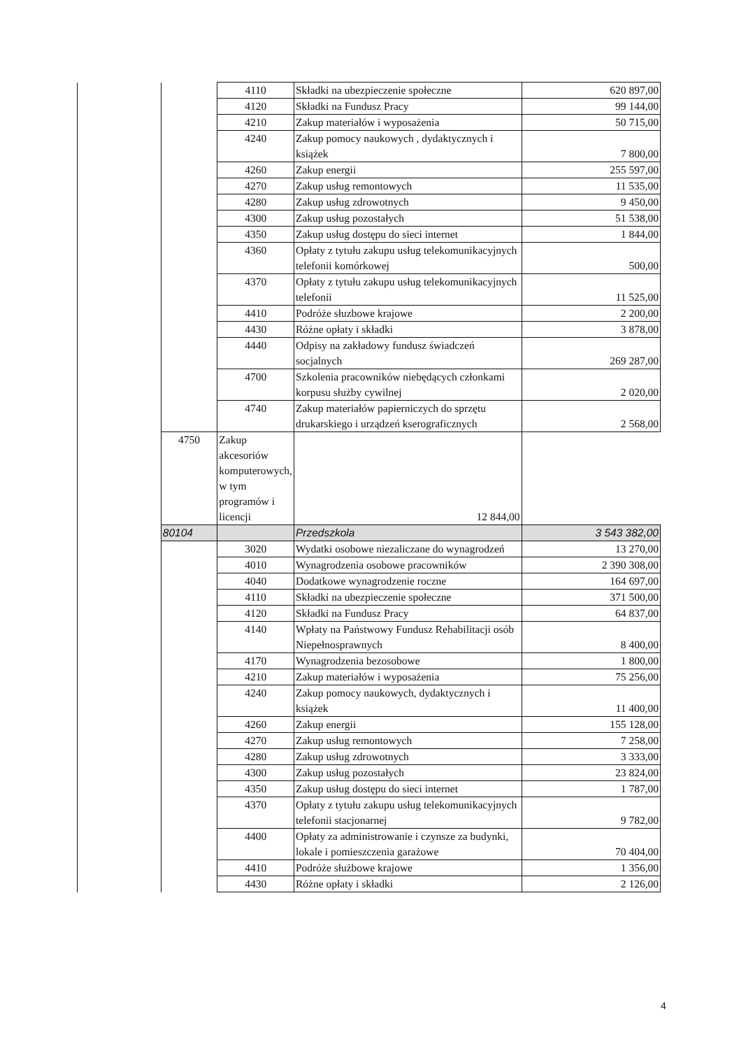| | | 4110 | Składki na ubezpieczenie społeczne | 620 897,00 |
| | | 4120 | Składki na Fundusz Pracy | 99 144,00 |
| | | 4210 | Zakup materiałów i wyposażenia | 50 715,00 |
| | | 4240 | Zakup pomocy naukowych , dydaktycznych i książek | 7 800,00 |
| | | 4260 | Zakup energii | 255 597,00 |
| | | 4270 | Zakup usług remontowych | 11 535,00 |
| | | 4280 | Zakup usług zdrowotnych | 9 450,00 |
| | | 4300 | Zakup usług pozostałych | 51 538,00 |
| | | 4350 | Zakup usług dostępu do sieci internet | 1 844,00 |
| | | 4360 | Opłaty z tytułu zakupu usług telekomunikacyjnych telefonii komórkowej | 500,00 |
| | | 4370 | Opłaty z tytułu zakupu usług telekomunikacyjnych telefonii | 11 525,00 |
| | | 4410 | Podróże słuzbowe krajowe | 2 200,00 |
| | | 4430 | Różne opłaty i składki | 3 878,00 |
| | | 4440 | Odpisy na zakładowy fundusz świadczeń socjalnych | 269 287,00 |
| | | 4700 | Szkolenia pracowników niebędących członkami korpusu służby cywilnej | 2 020,00 |
| | | 4740 | Zakup materiałów papierniczych do sprzętu drukarskiego i urządzeń kserograficznych | 2 568,00 |
| | 4750 | Zakup akcesoriów komputerowych, w tym programów i licencji | 12 844,00 | |
| | 80104 | | Przedszkola | 3 543 382,00 |
| | | 3020 | Wydatki osobowe niezaliczane do wynagrodzeń | 13 270,00 |
| | | 4010 | Wynagrodzenia osobowe pracowników | 2 390 308,00 |
| | | 4040 | Dodatkowe wynagrodzenie roczne | 164 697,00 |
| | | 4110 | Składki na ubezpieczenie społeczne | 371 500,00 |
| | | 4120 | Składki na Fundusz Pracy | 64 837,00 |
| | | 4140 | Wpłaty na Państwowy Fundusz Rehabilitacji osób Niepełnosprawnych | 8 400,00 |
| | | 4170 | Wynagrodzenia bezosobowe | 1 800,00 |
| | | 4210 | Zakup materiałów i wyposażenia | 75 256,00 |
| | | 4240 | Zakup pomocy naukowych, dydaktycznych i książek | 11 400,00 |
| | | 4260 | Zakup energii | 155 128,00 |
| | | 4270 | Zakup usług remontowych | 7 258,00 |
| | | 4280 | Zakup usług zdrowotnych | 3 333,00 |
| | | 4300 | Zakup usług pozostałych | 23 824,00 |
| | | 4350 | Zakup usług dostępu do sieci internet | 1 787,00 |
| | | 4370 | Opłaty z tytułu zakupu usług telekomunikacyjnych telefonii stacjonarnej | 9 782,00 |
| | | 4400 | Opłaty za administrowanie i czynsze za budynki, lokale i pomieszczenia garażowe | 70 404,00 |
| | | 4410 | Podróże służbowe krajowe | 1 356,00 |
| | | 4430 | Różne opłaty i składki | 2 126,00 |
4